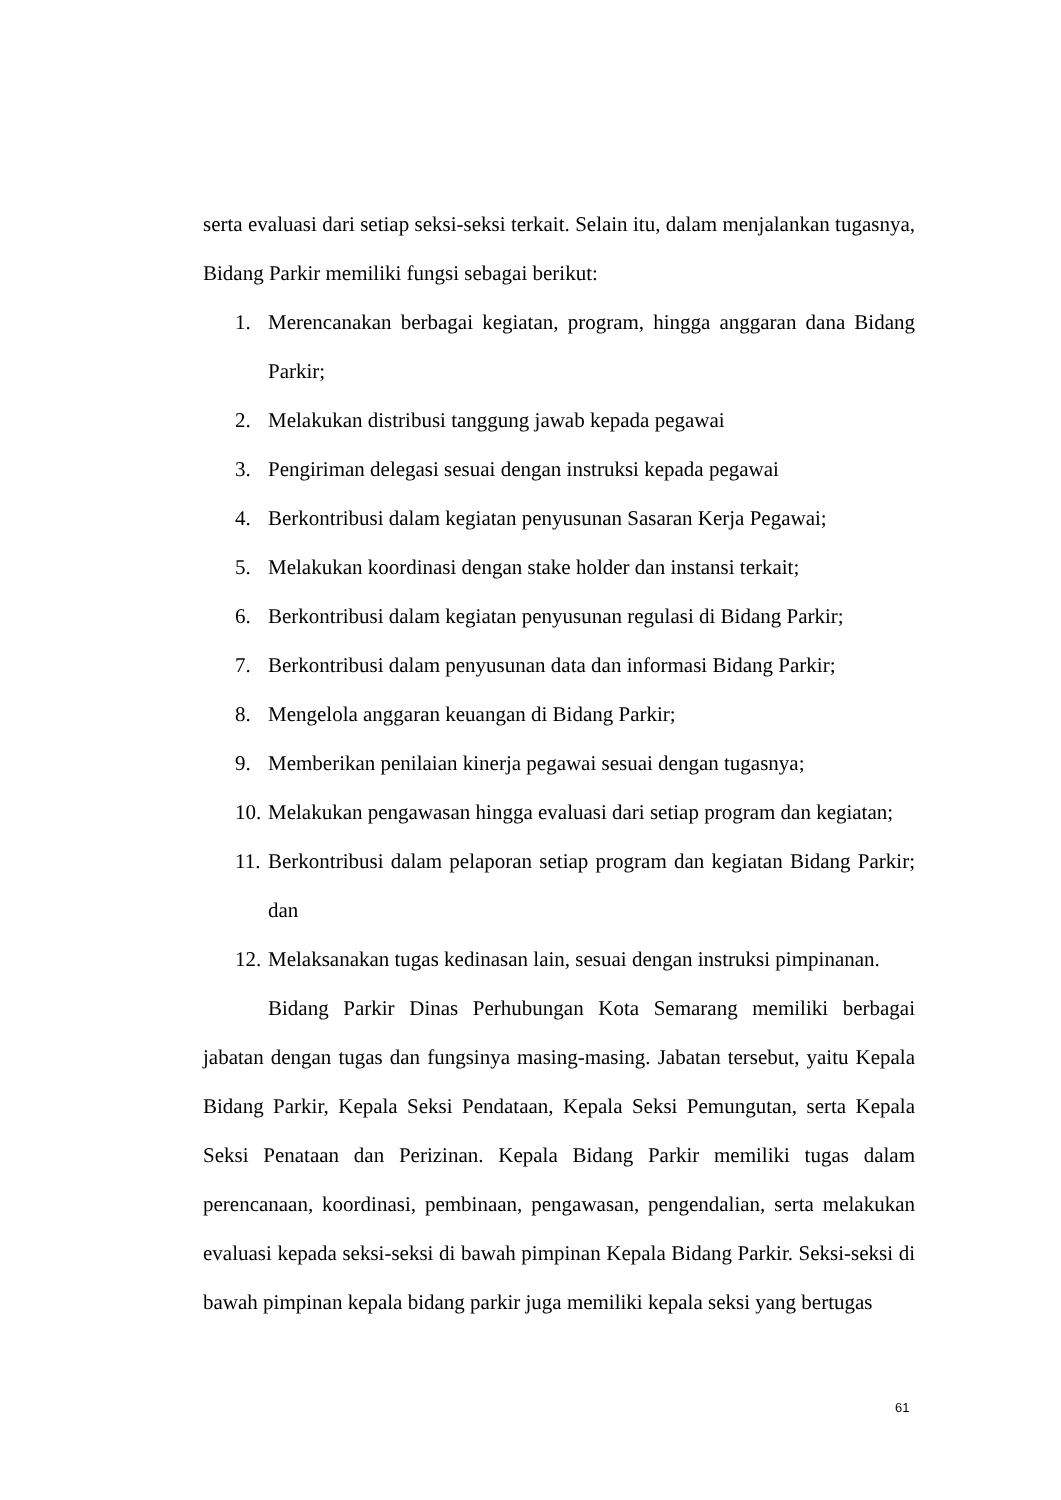serta evaluasi dari setiap seksi-seksi terkait. Selain itu, dalam menjalankan tugasnya, Bidang Parkir memiliki fungsi sebagai berikut:
1. Merencanakan berbagai kegiatan, program, hingga anggaran dana Bidang Parkir;
2. Melakukan distribusi tanggung jawab kepada pegawai
3. Pengiriman delegasi sesuai dengan instruksi kepada pegawai
4. Berkontribusi dalam kegiatan penyusunan Sasaran Kerja Pegawai;
5. Melakukan koordinasi dengan stake holder dan instansi terkait;
6. Berkontribusi dalam kegiatan penyusunan regulasi di Bidang Parkir;
7. Berkontribusi dalam penyusunan data dan informasi Bidang Parkir;
8. Mengelola anggaran keuangan di Bidang Parkir;
9. Memberikan penilaian kinerja pegawai sesuai dengan tugasnya;
10. Melakukan pengawasan hingga evaluasi dari setiap program dan kegiatan;
11. Berkontribusi dalam pelaporan setiap program dan kegiatan Bidang Parkir; dan
12. Melaksanakan tugas kedinasan lain, sesuai dengan instruksi pimpinanan.
Bidang Parkir Dinas Perhubungan Kota Semarang memiliki berbagai jabatan dengan tugas dan fungsinya masing-masing. Jabatan tersebut, yaitu Kepala Bidang Parkir, Kepala Seksi Pendataan, Kepala Seksi Pemungutan, serta Kepala Seksi Penataan dan Perizinan. Kepala Bidang Parkir memiliki tugas dalam perencanaan, koordinasi, pembinaan, pengawasan, pengendalian, serta melakukan evaluasi kepada seksi-seksi di bawah pimpinan Kepala Bidang Parkir. Seksi-seksi di bawah pimpinan kepala bidang parkir juga memiliki kepala seksi yang bertugas
61